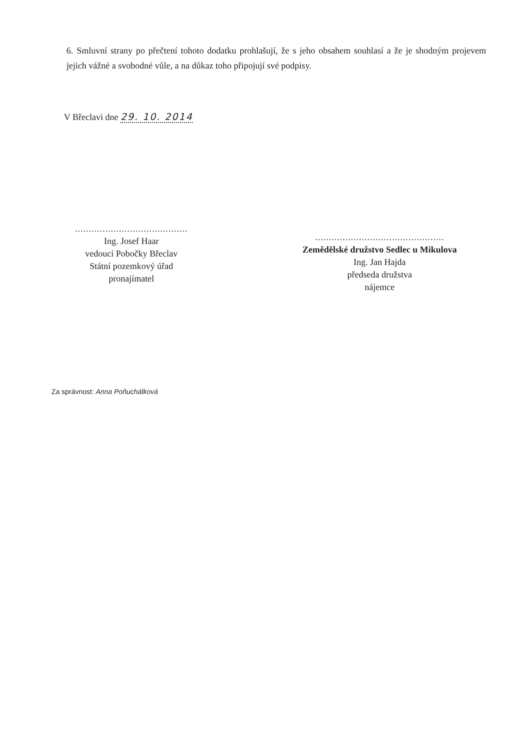6. Smluvní strany po přečtení tohoto dodatku prohlašují, že s jeho obsahem souhlasí a že je shodným projevem jejich vážné a svobodné vůle, a na důkaz toho připojují své podpisy.
V Břeclavi dne 29. 10. 2014
.........................................
Ing. Josef Haar
vedoucí Pobočky Břeclav
Státní pozemkový úřad
pronajímatel
...............................................
Zemědělské družstvo Sedlec u Mikulova
Ing. Jan Hajda
předseda družstva
nájemce
Za správnost: Anna Poňuchálková